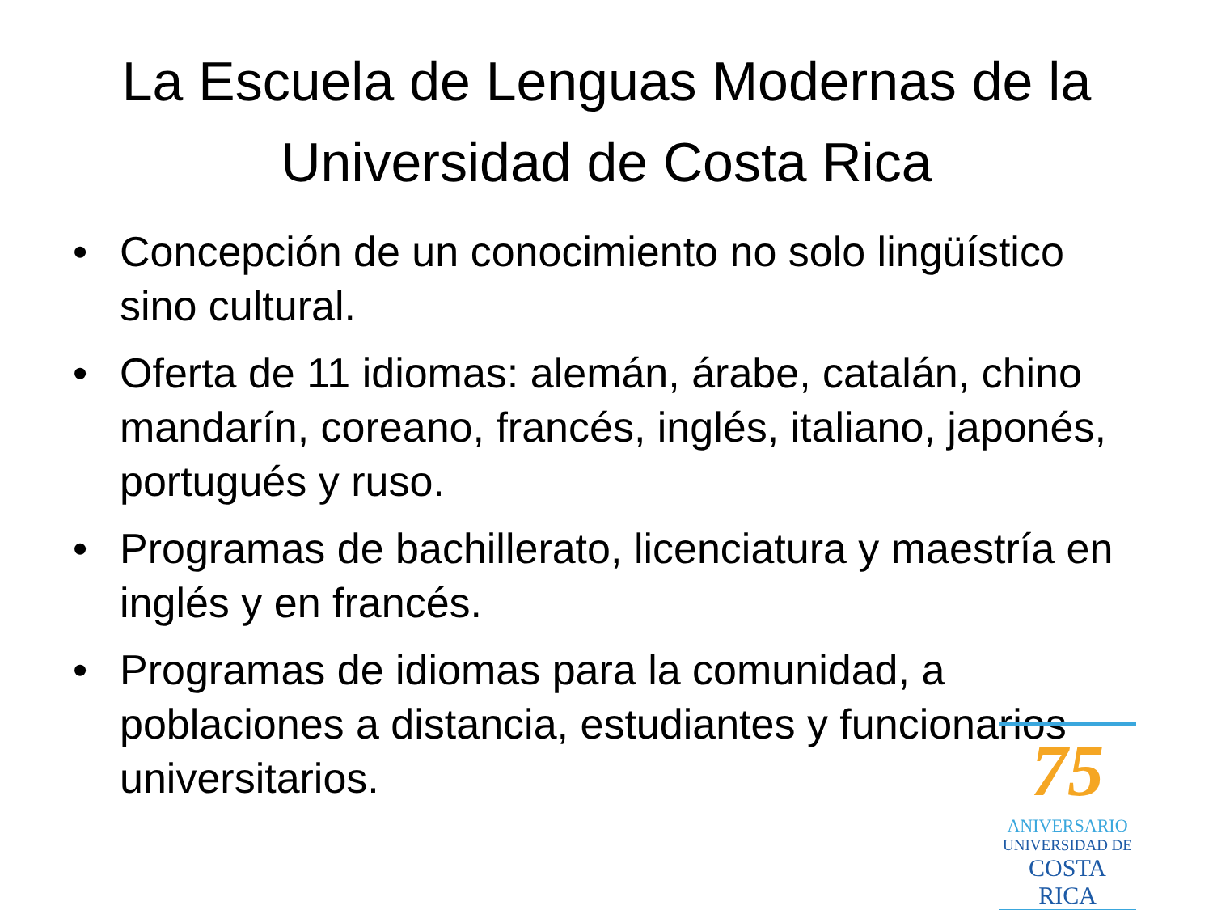La Escuela de Lenguas Modernas de la Universidad de Costa Rica
• Concepción de un conocimiento no solo lingüístico sino cultural.
• Oferta de 11 idiomas: alemán, árabe, catalán, chino mandarín, coreano, francés, inglés, italiano, japonés, portugués y ruso.
• Programas de bachillerato, licenciatura y maestría en inglés y en francés.
• Programas de idiomas para la comunidad, a poblaciones a distancia, estudiantes y funcionarios universitarios.
75
ANIVERSARIO
UNIVERSIDAD DE
COSTA RICA